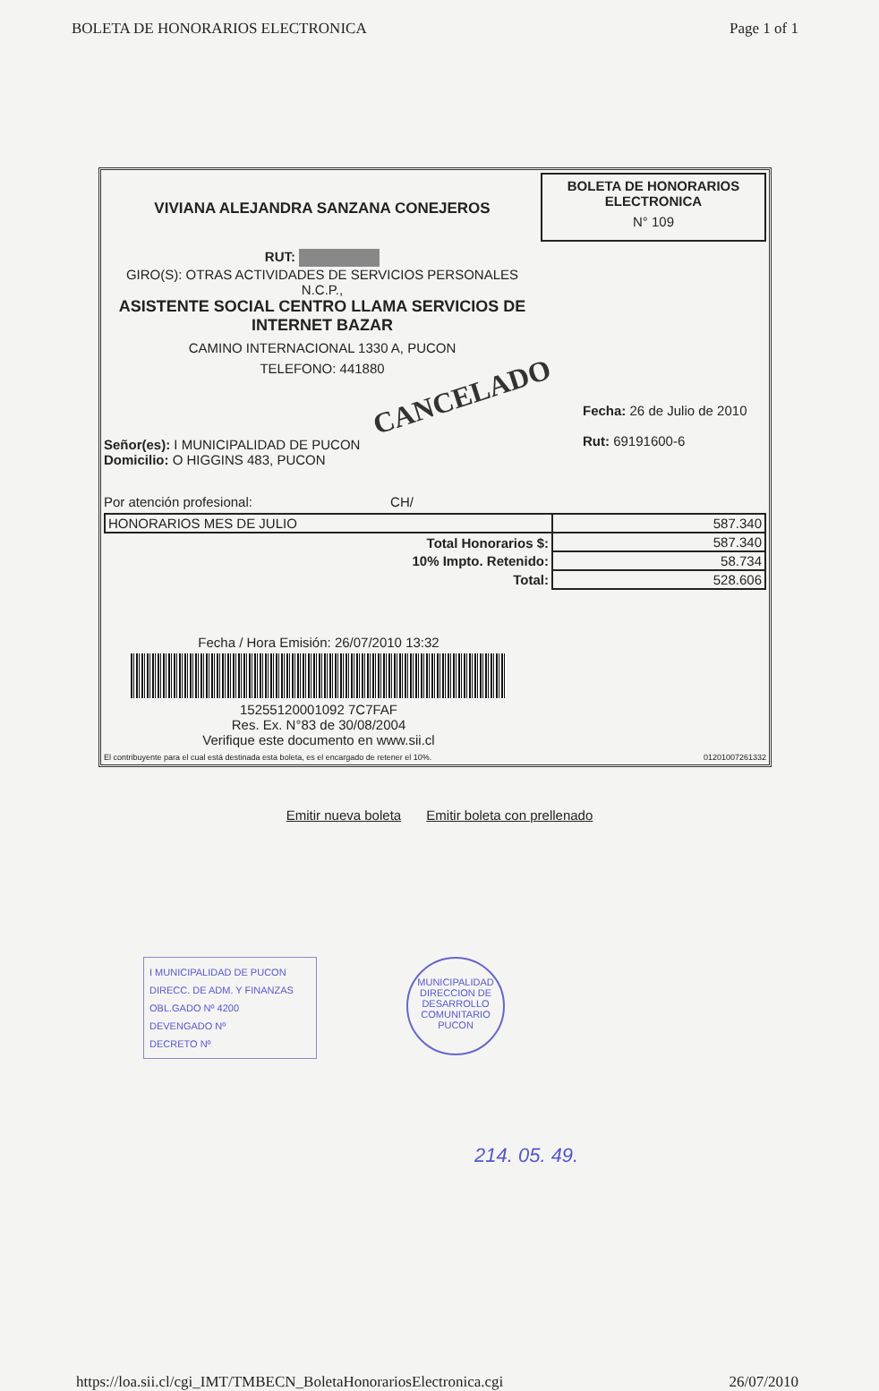BOLETA DE HONORARIOS ELECTRONICA Page 1 of 1
VIVIANA ALEJANDRA SANZANA CONEJEROS
RUT:
GIRO(S): OTRAS ACTIVIDADES DE SERVICIOS PERSONALES
N.C.P.,
ASISTENTE SOCIAL CENTRO LLAMA SERVICIOS DE
INTERNET BAZAR
CAMINO INTERNACIONAL 1330 A, PUCON
TELEFONO: 441880
BOLETA DE HONORARIOS
ELECTRONICA
N° 109
CANCELADO
Señor(es): I MUNICIPALIDAD DE PUCON
Domicilio: O HIGGINS 483, PUCON
Fecha: 26 de Julio de 2010
Rut: 69191600-6
Por atención profesional: CH/
| HONORARIOS MES DE JULIO | 587.340 |
| Total Honorarios $: | 587.340 |
| 10% Impto. Retenido: | 58.734 |
| Total: | 528.606 |
Fecha / Hora Emisión: 26/07/2010 13:32
15255120001092 7C7FAF
Res. Ex. N°83 de 30/08/2004
Verifique este documento en www.sii.cl
El contribuyente para el cual está destinada esta boleta, es el encargado de retener el 10%. 01201007261332
Emitir nueva boleta Emitir boleta con prellenado
I MUNICIPALIDAD DE PUCON
DIRECC. DE ADM. Y FINANZAS
OBL.GADO Nº 4200
DEVENGADO Nº
DECRETO Nº
MUNICIPALIDAD
DIRECCION DE
DESARROLLO
COMUNITARIO
PUCON
214. 05. 49.
https://loa.sii.cl/cgi_IMT/TMBECN_BoletaHonorariosElectronica.cgi 26/07/2010